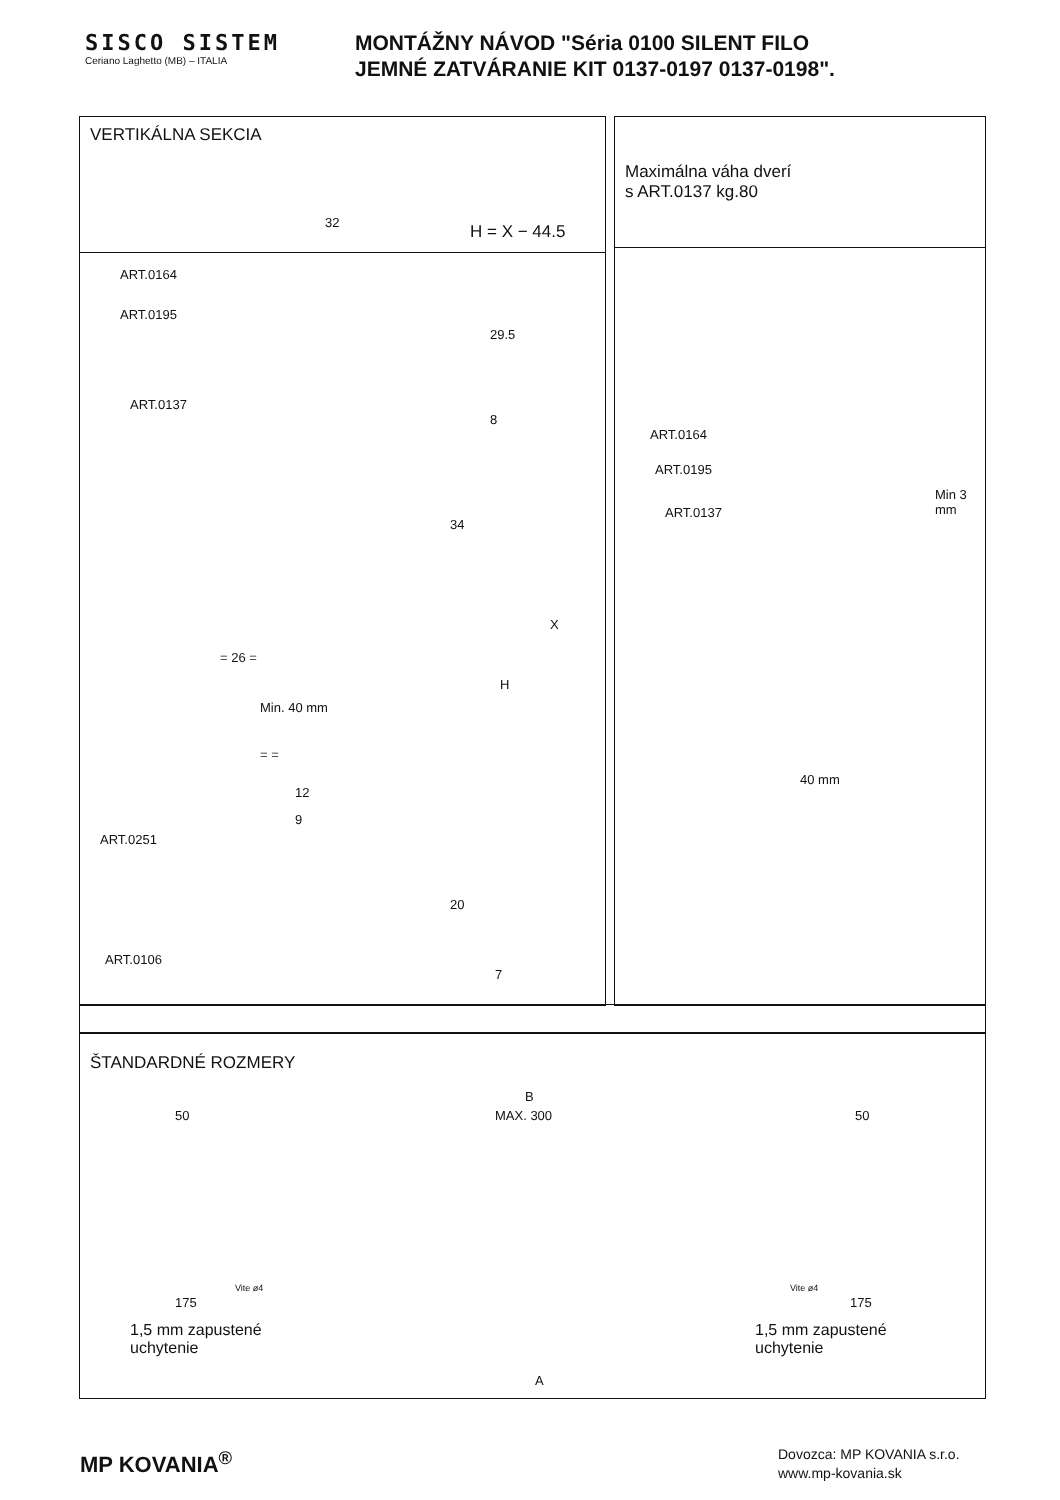SISCO SISTEM
Ceriano Laghetto (MB) – ITALIA
MONTÁŽNY NÁVOD "Séria 0100 SILENT FILO
JEMNÉ ZATVÁRANIE KIT 0137-0197 0137-0198".
VERTIKÁLNA SEKCIA
32 H = X − 44.5
ART.0164
ART.0195
ART.0137
29.5
8
34
X
H
= 26 =
Min. 40 mm
= =
12
9
ART.0251
20
ART.0106
7
Maximálna váha dverí
s ART.0137 kg.80
ART.0164
ART.0195
ART.0137
Min 3 mm
40 mm
ŠTANDARDNÉ ROZMERY
B
50 MAX. 300 50
Vite ø4 Vite ø4
175 175
1,5 mm zapustené
uchytenie
1,5 mm zapustené
uchytenie
A
MP KOVANIA<sup>®</sup>
Dovozca: MP KOVANIA s.r.o.
www.mp-kovania.sk